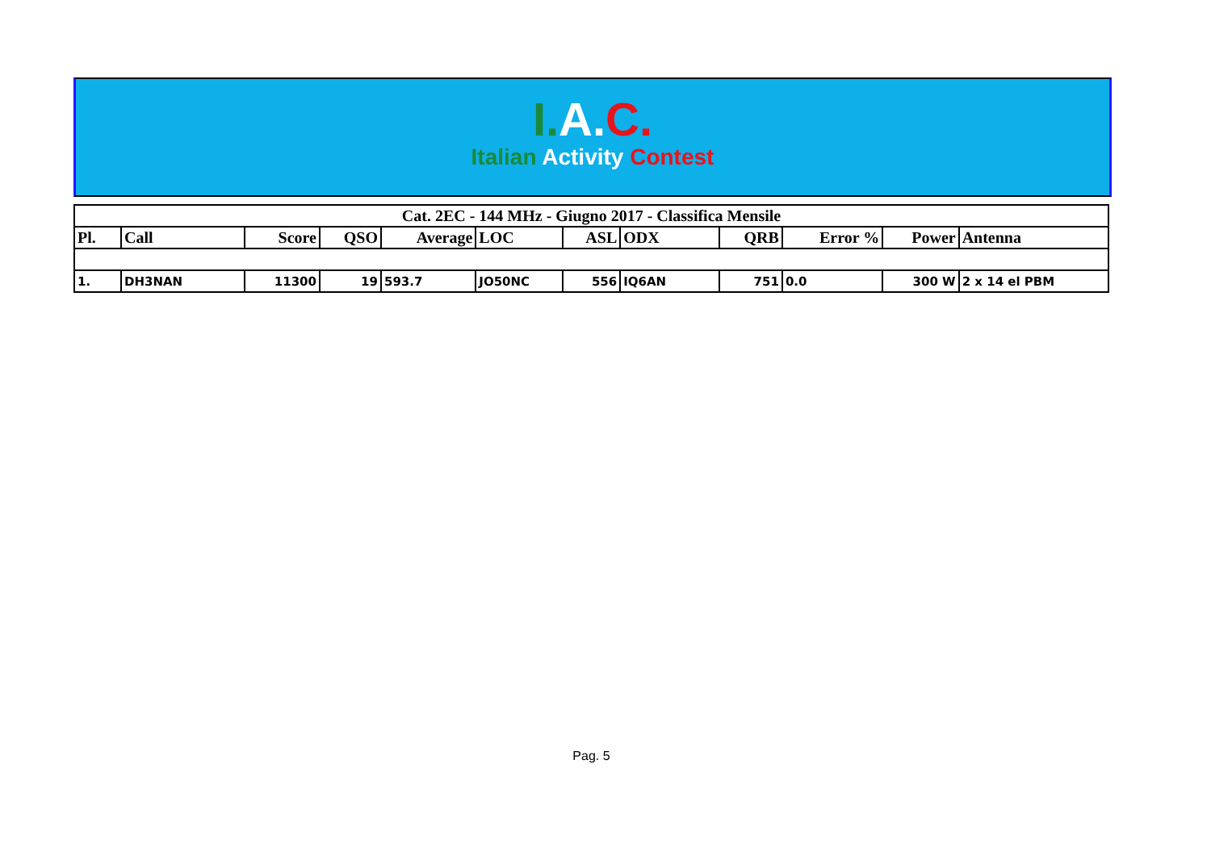I. A. C.
Italian Activity Contest
| Cat. 2EC - 144 MHz - Giugno 2017 - Classifica Mensile | | | | | | | | | | | |
| --- | --- | --- | --- | --- | --- | --- | --- | --- | --- | --- | --- |
| Pl. | Call | Score | QSO | Average | LOC | ASL | ODX | QRB | Error % | Power | Antenna |
| 1. | DH3NAN | 11300 | 19 | 593.7 | JO50NC | 556 | IQ6AN | 751 | 0.0 | 300 W | 2 x 14 el PBM |
Pag. 5